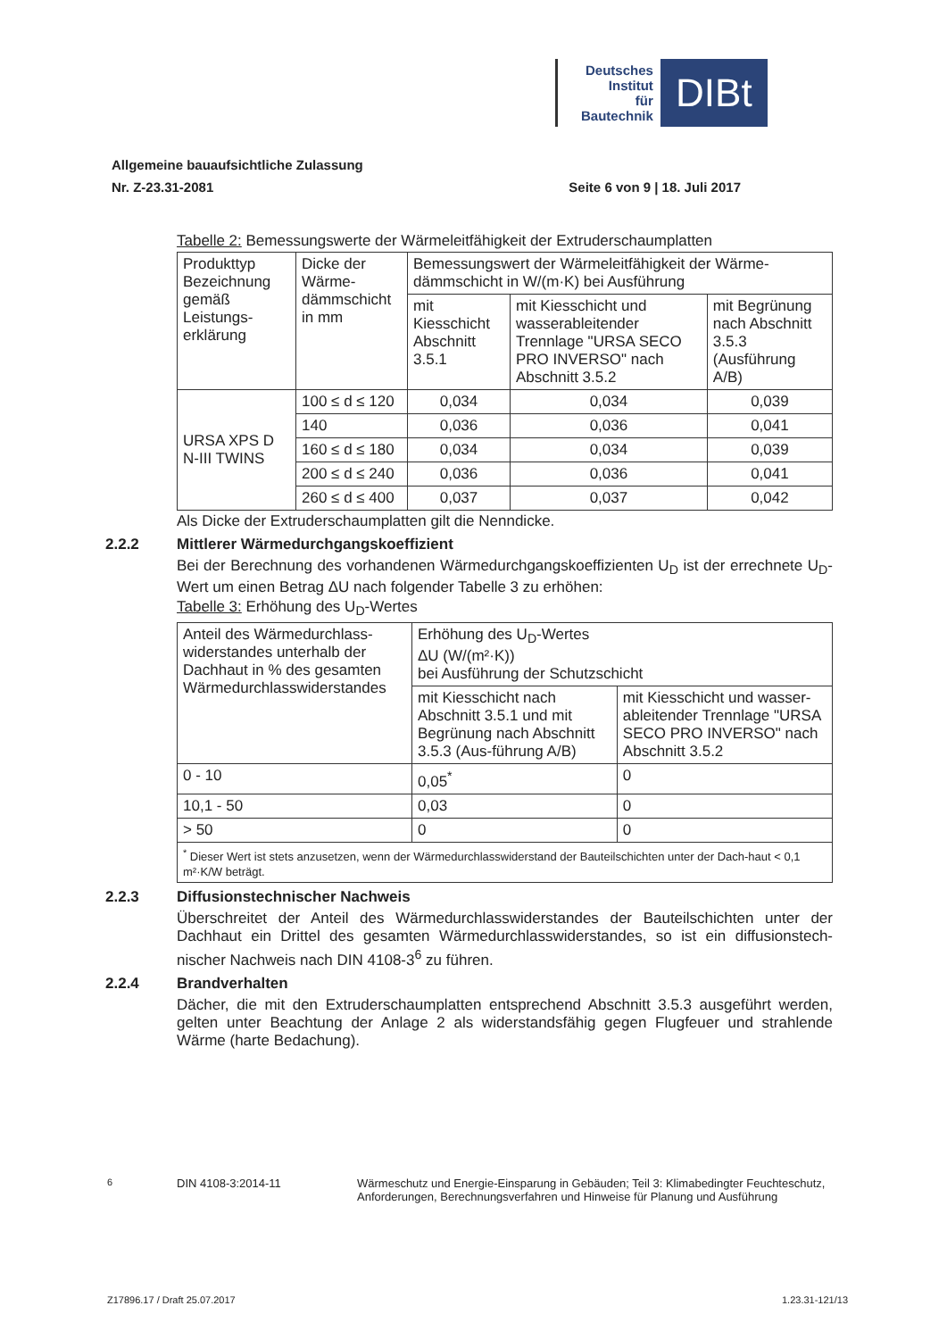Deutsches
Institut
für
Bautechnik
DIBt
Allgemeine bauaufsichtliche Zulassung
Nr. Z-23.31-2081 Seite 6 von 9 | 18. Juli 2017
Tabelle 2: Bemessungswerte der Wärmeleitfähigkeit der Extruderschaumplatten
| Produkttyp Bezeichnung gemäß Leistungs-erklärung | Dicke der Wärme-dämmschicht in mm | Bemessungswert der Wärmeleitfähigkeit der Wärme-dämmschicht in W/(m·K) bei Ausführung | | |
| | | mit Kiesschicht Abschnitt 3.5.1 | mit Kiesschicht und wasserableitender Trennlage "URSA SECO PRO INVERSO" nach Abschnitt 3.5.2 | mit Begrünung nach Abschnitt 3.5.3 (Ausführung A/B) |
| URSA XPS D N-III TWINS | 100 ≤ d ≤ 120 | 0,034 | 0,034 | 0,039 |
| | 140 | 0,036 | 0,036 | 0,041 |
| | 160 ≤ d ≤ 180 | 0,034 | 0,034 | 0,039 |
| | 200 ≤ d ≤ 240 | 0,036 | 0,036 | 0,041 |
| | 260 ≤ d ≤ 400 | 0,037 | 0,037 | 0,042 |
Als Dicke der Extruderschaumplatten gilt die Nenndicke.
2.2.2 Mittlerer Wärmedurchgangskoeffizient
Bei der Berechnung des vorhandenen Wärmedurchgangskoeffizienten U<sub>D</sub> ist der errechnete U<sub>D</sub>-Wert um einen Betrag ΔU nach folgender Tabelle 3 zu erhöhen:
Tabelle 3: Erhöhung des U<sub>D</sub>-Wertes
| Anteil des Wärmedurchlass-widerstandes unterhalb der Dachhaut in % des gesamten Wärmedurchlasswiderstandes | Erhöhung des U<sub>D</sub>-Wertes ΔU (W/(m²·K)) bei Ausführung der Schutzschicht | |
| | mit Kiesschicht nach Abschnitt 3.5.1 und mit Begrünung nach Abschnitt 3.5.3 (Aus-führung A/B) | mit Kiesschicht und wasser-ableitender Trennlage "URSA SECO PRO INVERSO" nach Abschnitt 3.5.2 |
| 0 - 10 | 0,05<sup>*</sup> | 0 |
| 10,1 - 50 | 0,03 | 0 |
| > 50 | 0 | 0 |
| <sup>*</sup> Dieser Wert ist stets anzusetzen, wenn der Wärmedurchlasswiderstand der Bauteilschichten unter der Dach-haut < 0,1 m²·K/W beträgt. | | |
2.2.3 Diffusionstechnischer Nachweis
Überschreitet der Anteil des Wärmedurchlasswiderstandes der Bauteilschichten unter der Dachhaut ein Drittel des gesamten Wärmedurchlasswiderstandes, so ist ein diffusionstech-nischer Nachweis nach DIN 4108-3<sup>6</sup> zu führen.
2.2.4 Brandverhalten
Dächer, die mit den Extruderschaumplatten entsprechend Abschnitt 3.5.3 ausgeführt werden, gelten unter Beachtung der Anlage 2 als widerstandsfähig gegen Flugfeuer und strahlende Wärme (harte Bedachung).
<sup>6</sup> DIN 4108-3:2014-11 Wärmeschutz und Energie-Einsparung in Gebäuden; Teil 3: Klimabedingter Feuchteschutz, Anforderungen, Berechnungsverfahren und Hinweise für Planung und Ausführung
Z17896.17 / Draft 25.07.2017 1.23.31-121/13